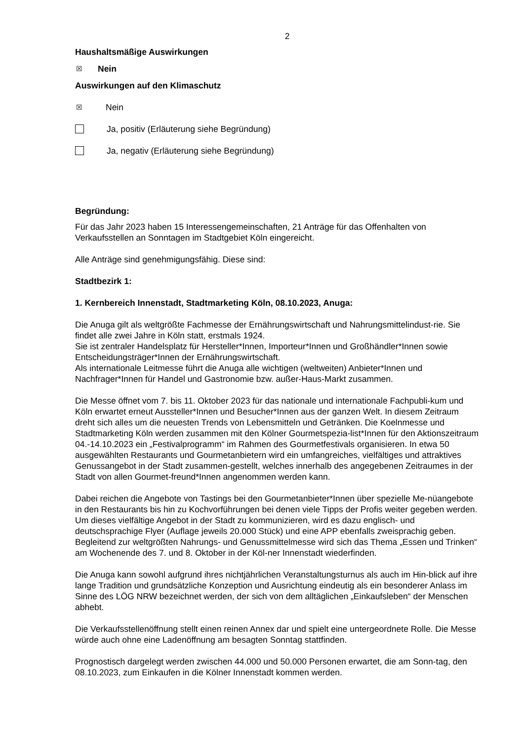2
Haushaltsmäßige Auswirkungen
☒ Nein
Auswirkungen auf den Klimaschutz
☒ Nein
Ja, positiv (Erläuterung siehe Begründung)
Ja, negativ (Erläuterung siehe Begründung)
Begründung:
Für das Jahr 2023 haben 15 Interessengemeinschaften, 21 Anträge für das Offenhalten von Verkaufsstellen an Sonntagen im Stadtgebiet Köln eingereicht.
Alle Anträge sind genehmigungsfähig. Diese sind:
Stadtbezirk 1:
1. Kernbereich Innenstadt, Stadtmarketing Köln, 08.10.2023, Anuga:
Die Anuga gilt als weltgrößte Fachmesse der Ernährungswirtschaft und Nahrungsmittelindust-rie. Sie findet alle zwei Jahre in Köln statt, erstmals 1924.
Sie ist zentraler Handelsplatz für Hersteller*Innen, Importeur*Innen und Großhändler*Innen sowie Entscheidungsträger*Innen der Ernährungswirtschaft.
Als internationale Leitmesse führt die Anuga alle wichtigen (weltweiten) Anbieter*Innen und Nachfrager*Innen für Handel und Gastronomie bzw. außer-Haus-Markt zusammen.
Die Messe öffnet vom 7. bis 11. Oktober 2023 für das nationale und internationale Fachpubli-kum und Köln erwartet erneut Aussteller*Innen und Besucher*Innen aus der ganzen Welt. In diesem Zeitraum dreht sich alles um die neuesten Trends von Lebensmitteln und Getränken. Die Koelnmesse und Stadtmarketing Köln werden zusammen mit den Kölner Gourmetspezia-list*Innen für den Aktionszeitraum 04.-14.10.2023 ein „Festivalprogramm“ im Rahmen des Gourmetfestivals organisieren. In etwa 50 ausgewählten Restaurants und Gourmetanbietern wird ein umfangreiches, vielfältiges und attraktives Genussangebot in der Stadt zusammen-gestellt, welches innerhalb des angegebenen Zeitraumes in der Stadt von allen Gourmet-freund*Innen angenommen werden kann.
Dabei reichen die Angebote von Tastings bei den Gourmetanbieter*Innen über spezielle Me-nüangebote in den Restaurants bis hin zu Kochvorführungen bei denen viele Tipps der Profis weiter gegeben werden. Um dieses vielfältige Angebot in der Stadt zu kommunizieren, wird es dazu englisch- und deutschsprachige Flyer (Auflage jeweils 20.000 Stück) und eine APP ebenfalls zweisprachig geben. Begleitend zur weltgrößten Nahrungs- und Genussmittelmesse wird sich das Thema „Essen und Trinken“ am Wochenende des 7. und 8. Oktober in der Köl-ner Innenstadt wiederfinden.
Die Anuga kann sowohl aufgrund ihres nichtjährlichen Veranstaltungsturnus als auch im Hin-blick auf ihre lange Tradition und grundsätzliche Konzeption und Ausrichtung eindeutig als ein besonderer Anlass im Sinne des LÖG NRW bezeichnet werden, der sich von dem alltäglichen „Einkaufsleben“ der Menschen abhebt.
Die Verkaufsstellenöffnung stellt einen reinen Annex dar und spielt eine untergeordnete Rolle. Die Messe würde auch ohne eine Ladenöffnung am besagten Sonntag stattfinden.
Prognostisch dargelegt werden zwischen 44.000 und 50.000 Personen erwartet, die am Sonn-tag, den 08.10.2023, zum Einkaufen in die Kölner Innenstadt kommen werden.